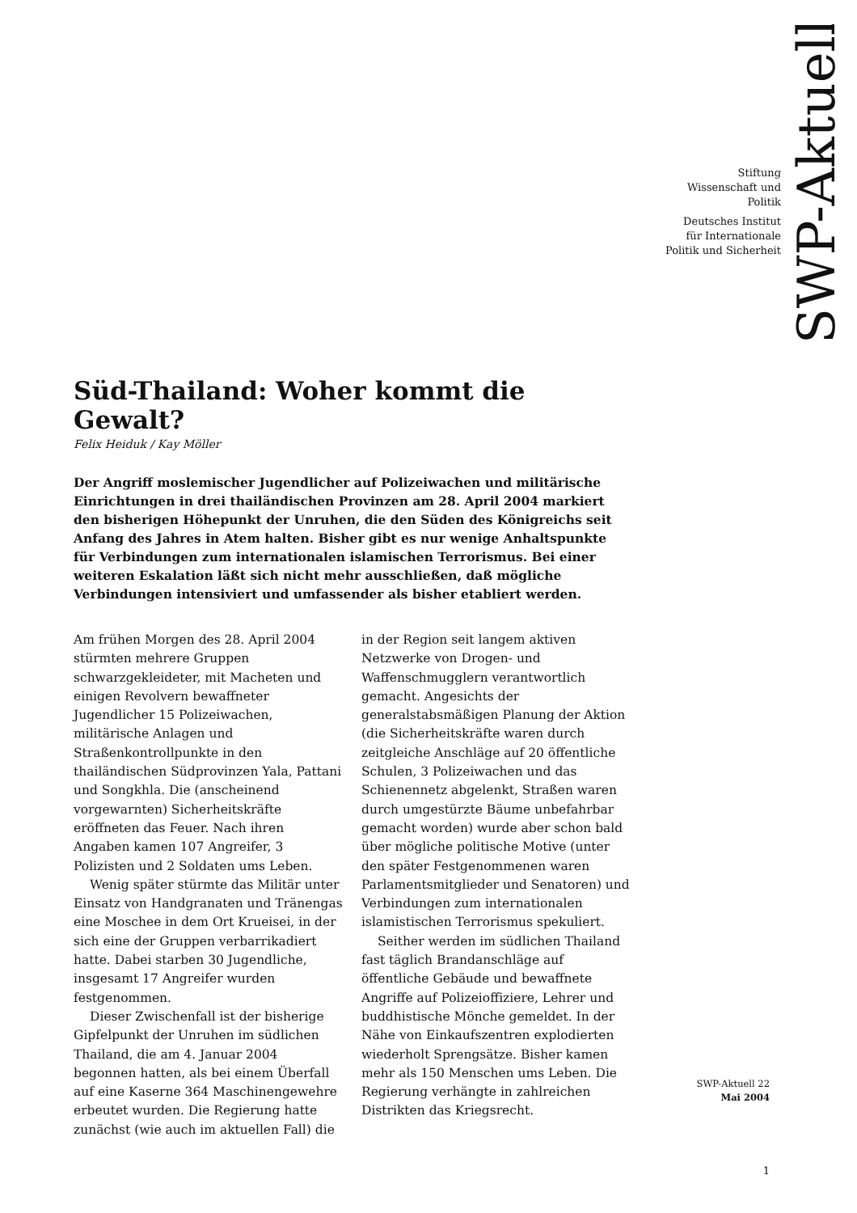SWP-Aktuell
Stiftung
Wissenschaft und
Politik
Deutsches Institut
für Internationale
Politik und Sicherheit
Süd-Thailand: Woher kommt die Gewalt?
Felix Heiduk / Kay Möller
Der Angriff moslemischer Jugendlicher auf Polizeiwachen und militärische Einrichtungen in drei thailändischen Provinzen am 28. April 2004 markiert den bisherigen Höhepunkt der Unruhen, die den Süden des Königreichs seit Anfang des Jahres in Atem halten. Bisher gibt es nur wenige Anhaltspunkte für Verbindungen zum internationalen islamischen Terrorismus. Bei einer weiteren Eskalation läßt sich nicht mehr ausschließen, daß mögliche Verbindungen intensiviert und umfassender als bisher etabliert werden.
Am frühen Morgen des 28. April 2004 stürmten mehrere Gruppen schwarzgekleideter, mit Macheten und einigen Revolvern bewaffneter Jugendlicher 15 Polizeiwachen, militärische Anlagen und Straßenkontrollpunkte in den thailändischen Südprovinzen Yala, Pattani und Songkhla. Die (anscheinend vorgewarnten) Sicherheitskräfte eröffneten das Feuer. Nach ihren Angaben kamen 107 Angreifer, 3 Polizisten und 2 Soldaten ums Leben.
Wenig später stürmte das Militär unter Einsatz von Handgranaten und Tränengas eine Moschee in dem Ort Krueisei, in der sich eine der Gruppen verbarrikadiert hatte. Dabei starben 30 Jugendliche, insgesamt 17 Angreifer wurden festgenommen.
Dieser Zwischenfall ist der bisherige Gipfelpunkt der Unruhen im südlichen Thailand, die am 4. Januar 2004 begonnen hatten, als bei einem Überfall auf eine Kaserne 364 Maschinengewehre erbeutet wurden. Die Regierung hatte zunächst (wie auch im aktuellen Fall) die in der Region seit langem aktiven Netzwerke von Drogen- und Waffenschmugglern verantwortlich gemacht. Angesichts der generalstabsmäßigen Planung der Aktion (die Sicherheitskräfte waren durch zeitgleiche Anschläge auf 20 öffentliche Schulen, 3 Polizeiwachen und das Schienennetz abgelenkt, Straßen waren durch umgestürzte Bäume unbefahrbar gemacht worden) wurde aber schon bald über mögliche politische Motive (unter den später Festgenommenen waren Parlamentsmitglieder und Senatoren) und Verbindungen zum internationalen islamistischen Terrorismus spekuliert.
Seither werden im südlichen Thailand fast täglich Brandanschläge auf öffentliche Gebäude und bewaffnete Angriffe auf Polizeioffiziere, Lehrer und buddhistische Mönche gemeldet. In der Nähe von Einkaufszentren explodierten wiederholt Sprengsätze. Bisher kamen mehr als 150 Menschen ums Leben. Die Regierung verhängte in zahlreichen Distrikten das Kriegsrecht.
SWP-Aktuell 22
Mai 2004
1